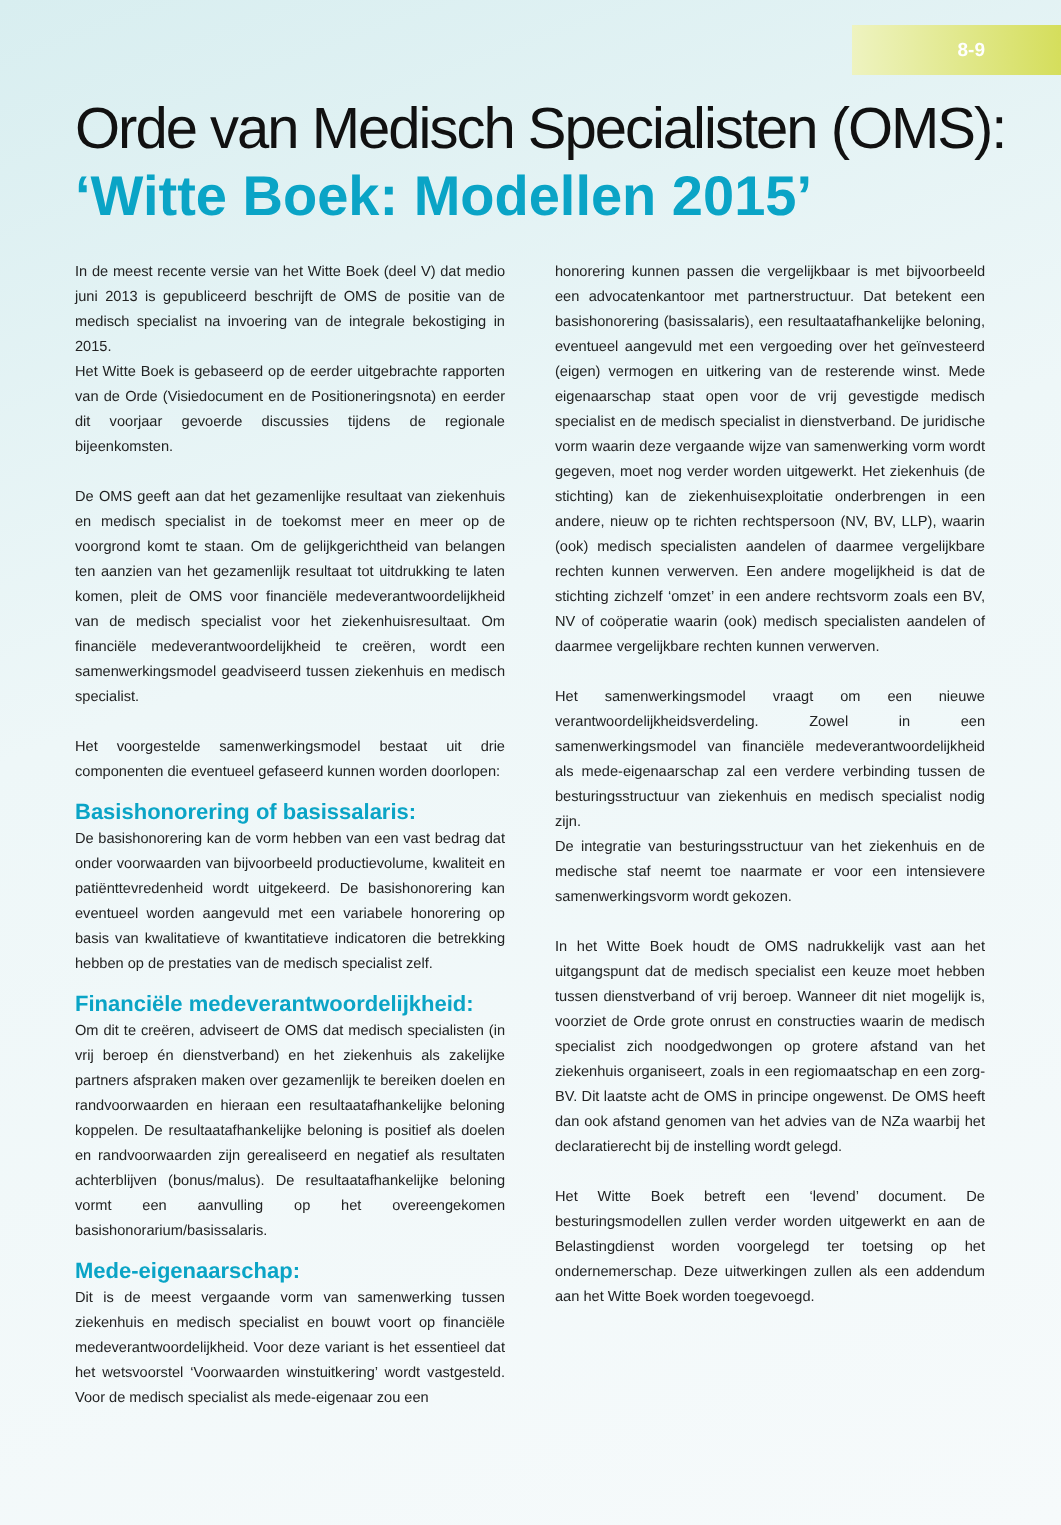8-9
Orde van Medisch Specialisten (OMS):
‘Witte Boek: Modellen 2015’
In de meest recente versie van het Witte Boek (deel V) dat medio juni 2013 is gepubliceerd beschrijft de OMS de positie van de medisch specialist na invoering van de integrale bekostiging in 2015.
Het Witte Boek is gebaseerd op de eerder uitgebrachte rapporten van de Orde (Visiedocument en de Positioneringsnota) en eerder dit voorjaar gevoerde discussies tijdens de regionale bijeenkomsten.
De OMS geeft aan dat het gezamenlijke resultaat van ziekenhuis en medisch specialist in de toekomst meer en meer op de voorgrond komt te staan. Om de gelijkgerichtheid van belangen ten aanzien van het gezamenlijk resultaat tot uitdrukking te laten komen, pleit de OMS voor financiële medeverantwoordelijkheid van de medisch specialist voor het ziekenhuisresultaat. Om financiële medeverantwoordelijkheid te creëren, wordt een samenwerkingsmodel geadviseerd tussen ziekenhuis en medisch specialist.
Het voorgestelde samenwerkingsmodel bestaat uit drie componenten die eventueel gefaseerd kunnen worden doorlopen:
Basishonorering of basissalaris:
De basishonorering kan de vorm hebben van een vast bedrag dat onder voorwaarden van bijvoorbeeld productievolume, kwaliteit en patiënttevredenheid wordt uitgekeerd. De basishonorering kan eventueel worden aangevuld met een variabele honorering op basis van kwalitatieve of kwantitatieve indicatoren die betrekking hebben op de prestaties van de medisch specialist zelf.
Financiële medeverantwoordelijkheid:
Om dit te creëren, adviseert de OMS dat medisch specialisten (in vrij beroep én dienstverband) en het ziekenhuis als zakelijke partners afspraken maken over gezamenlijk te bereiken doelen en randvoorwaarden en hieraan een resultaatafhankelijke beloning koppelen. De resultaatafhankelijke beloning is positief als doelen en randvoorwaarden zijn gerealiseerd en negatief als resultaten achterblijven (bonus/malus). De resultaatafhankelijke beloning vormt een aanvulling op het overeengekomen basishonorarium/basissalaris.
Mede-eigenaarschap:
Dit is de meest vergaande vorm van samenwerking tussen ziekenhuis en medisch specialist en bouwt voort op financiële medeverantwoordelijkheid. Voor deze variant is het essentieel dat het wetsvoorstel ‘Voorwaarden winstuitkering’ wordt vastgesteld. Voor de medisch specialist als mede-eigenaar zou een
honorering kunnen passen die vergelijkbaar is met bijvoorbeeld een advocatenkantoor met partnerstructuur. Dat betekent een basishonorering (basissalaris), een resultaatafhankelijke beloning, eventueel aangevuld met een vergoeding over het geïnvesteerd (eigen) vermogen en uitkering van de resterende winst. Mede eigenaarschap staat open voor de vrij gevestigde medisch specialist en de medisch specialist in dienstverband. De juridische vorm waarin deze vergaande wijze van samenwerking vorm wordt gegeven, moet nog verder worden uitgewerkt. Het ziekenhuis (de stichting) kan de ziekenhuisexploitatie onderbrengen in een andere, nieuw op te richten rechtspersoon (NV, BV, LLP), waarin (ook) medisch specialisten aandelen of daarmee vergelijkbare rechten kunnen verwerven. Een andere mogelijkheid is dat de stichting zichzelf ‘omzet’ in een andere rechtsvorm zoals een BV, NV of coöperatie waarin (ook) medisch specialisten aandelen of daarmee vergelijkbare rechten kunnen verwerven.
Het samenwerkingsmodel vraagt om een nieuwe verantwoordelijkheidsverdeling. Zowel in een samenwerkingsmodel van financiële medeverantwoordelijkheid als mede-eigenaarschap zal een verdere verbinding tussen de besturingsstructuur van ziekenhuis en medisch specialist nodig zijn.
De integratie van besturingsstructuur van het ziekenhuis en de medische staf neemt toe naarmate er voor een intensievere samenwerkingsvorm wordt gekozen.
In het Witte Boek houdt de OMS nadrukkelijk vast aan het uitgangspunt dat de medisch specialist een keuze moet hebben tussen dienstverband of vrij beroep. Wanneer dit niet mogelijk is, voorziet de Orde grote onrust en constructies waarin de medisch specialist zich noodgedwongen op grotere afstand van het ziekenhuis organiseert, zoals in een regiomaatschap en een zorg-BV. Dit laatste acht de OMS in principe ongewenst. De OMS heeft dan ook afstand genomen van het advies van de NZa waarbij het declaratierecht bij de instelling wordt gelegd.
Het Witte Boek betreft een ‘levend’ document. De besturingsmodellen zullen verder worden uitgewerkt en aan de Belastingdienst worden voorgelegd ter toetsing op het ondernemerschap. Deze uitwerkingen zullen als een addendum aan het Witte Boek worden toegevoegd.